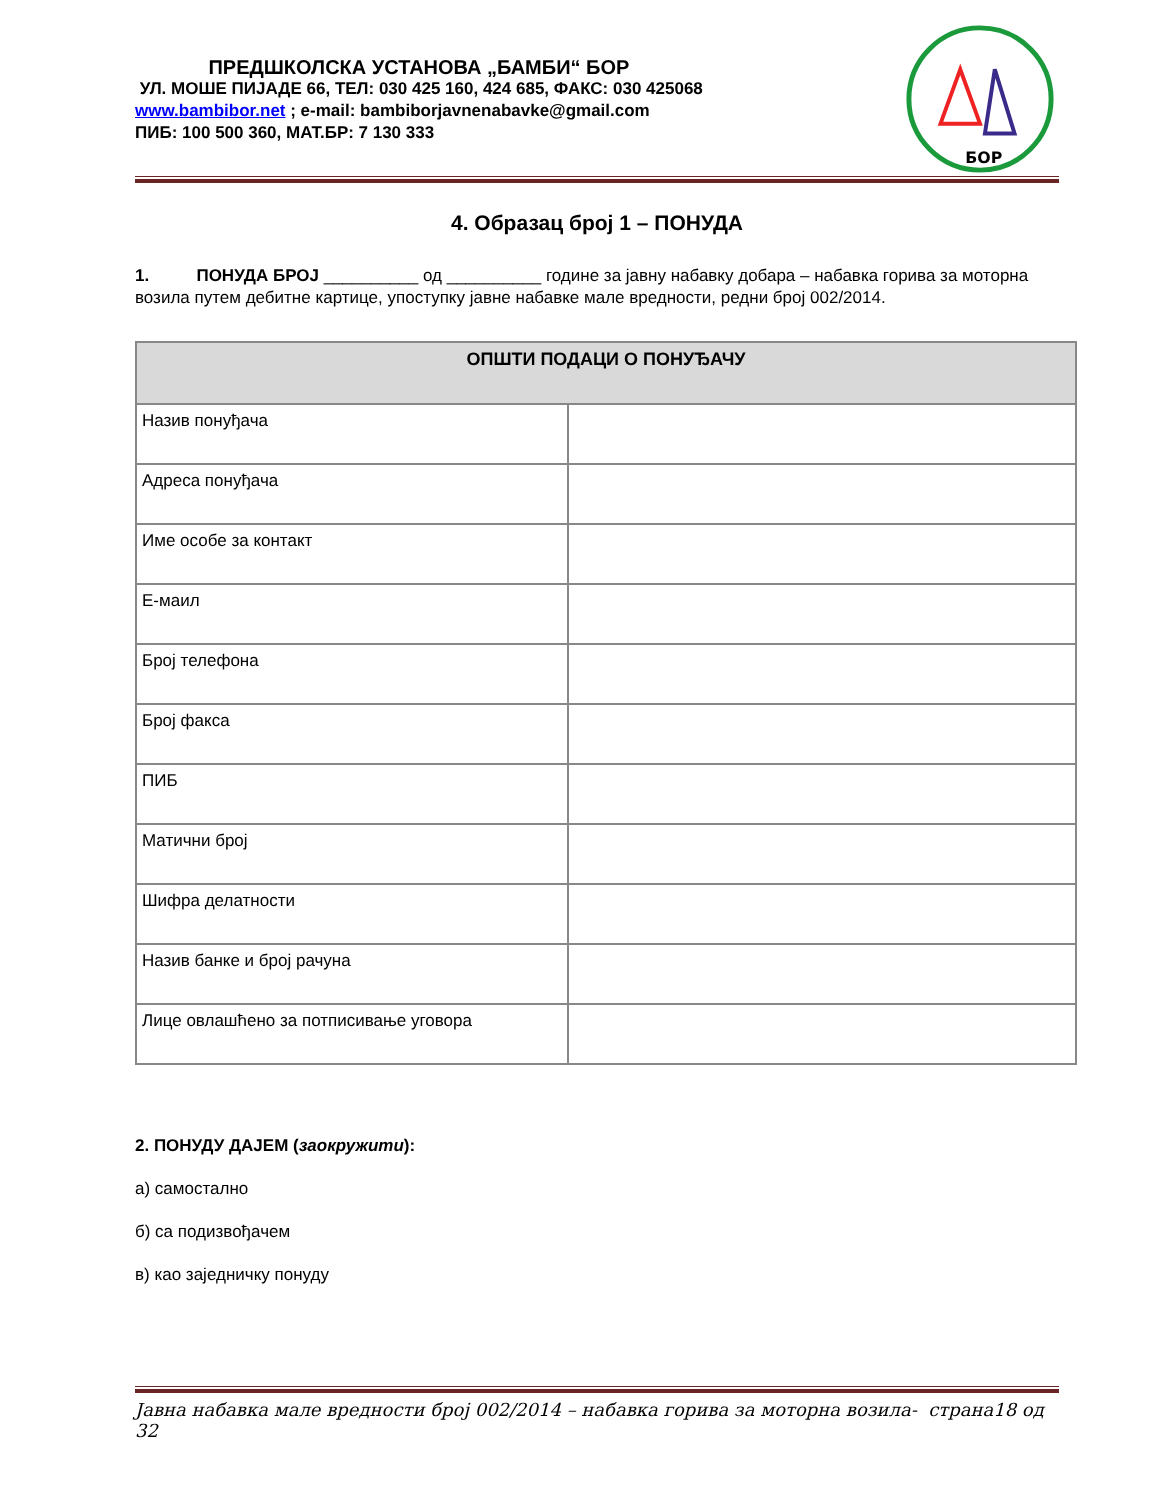ПРЕДШКОЛСКА УСТАНОВА „БАМБИ“ БОР
УЛ. МОШЕ ПИЈАДЕ 66, ТЕЛ: 030 425 160, 424 685, ФАКС: 030 425068
www.bambibor.net ; e-mail: bambiborjavnenabavke@gmail.com
ПИБ: 100 500 360, МАТ.БР: 7 130 333
БОР
4. Образац број 1 – ПОНУДА
1. ПОНУДА БРОЈ __________ од __________ године за јавну набавку добара – набавка горива за моторна возила путем дебитне картице, упоступку јавне набавке мале вредности, редни број 002/2014.
| ОПШТИ ПОДАЦИ О ПОНУЂАЧУ | |
| --- | --- |
| Назив понуђача | |
| Адреса понуђача | |
| Име особе за контакт | |
| Е-маил | |
| Број телефона | |
| Број факса | |
| ПИБ | |
| Матични број | |
| Шифра делатности | |
| Назив банке и број рачуна | |
| Лице овлашћено за потписивање уговора | |
2. ПОНУДУ ДАЈЕМ (заокружити):
а) самостално
б) са подизвођачем
в) као заједничку понуду
Јавна набавка мале вредности број 002/2014 – набавка горива за моторна возила- страна18 од 32